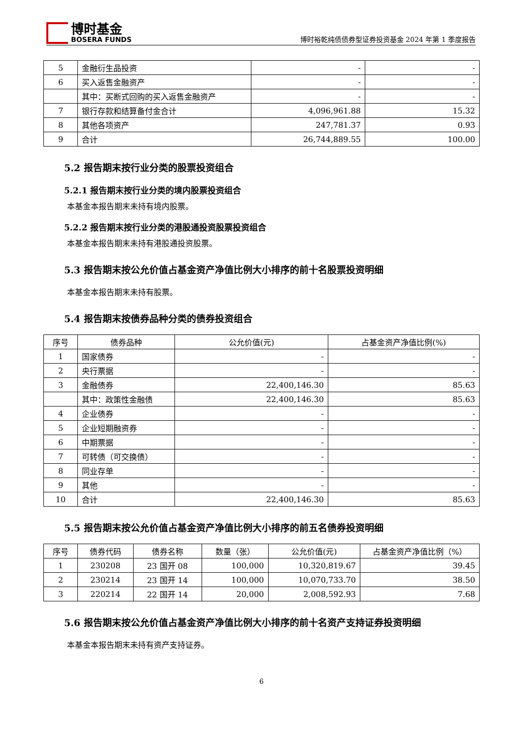博时基金
BOSERA FUNDS
博时裕乾纯债债券型证券投资基金 2024 年第 1 季度报告
| 5 | 金融衍生品投资 | - | - |
| 6 | 买入返售金融资产 | - | - |
| | 其中：买断式回购的买入返售金融资产 | - | - |
| 7 | 银行存款和结算备付金合计 | 4,096,961.88 | 15.32 |
| 8 | 其他各项资产 | 247,781.37 | 0.93 |
| 9 | 合计 | 26,744,889.55 | 100.00 |
5.2 报告期末按行业分类的股票投资组合
5.2.1 报告期末按行业分类的境内股票投资组合
本基金本报告期末未持有境内股票。
5.2.2 报告期末按行业分类的港股通投资股票投资组合
本基金本报告期末未持有港股通投资股票。
5.3 报告期末按公允价值占基金资产净值比例大小排序的前十名股票投资明细
本基金本报告期末未持有股票。
5.4 报告期末按债券品种分类的债券投资组合
| 序号 | 债券品种 | 公允价值(元) | 占基金资产净值比例(%) |
| --- | --- | --- | --- |
| 1 | 国家债券 | - | - |
| 2 | 央行票据 | - | - |
| 3 | 金融债券 | 22,400,146.30 | 85.63 |
| | 其中：政策性金融债 | 22,400,146.30 | 85.63 |
| 4 | 企业债券 | - | - |
| 5 | 企业短期融资券 | - | - |
| 6 | 中期票据 | - | - |
| 7 | 可转债（可交换债） | - | - |
| 8 | 同业存单 | - | - |
| 9 | 其他 | - | - |
| 10 | 合计 | 22,400,146.30 | 85.63 |
5.5 报告期末按公允价值占基金资产净值比例大小排序的前五名债券投资明细
| 序号 | 债券代码 | 债券名称 | 数量（张） | 公允价值(元) | 占基金资产净值比例（%） |
| --- | --- | --- | --- | --- | --- |
| 1 | 230208 | 23 国开 08 | 100,000 | 10,320,819.67 | 39.45 |
| 2 | 230214 | 23 国开 14 | 100,000 | 10,070,733.70 | 38.50 |
| 3 | 220214 | 22 国开 14 | 20,000 | 2,008,592.93 | 7.68 |
5.6 报告期末按公允价值占基金资产净值比例大小排序的前十名资产支持证券投资明细
本基金本报告期末未持有资产支持证券。
6